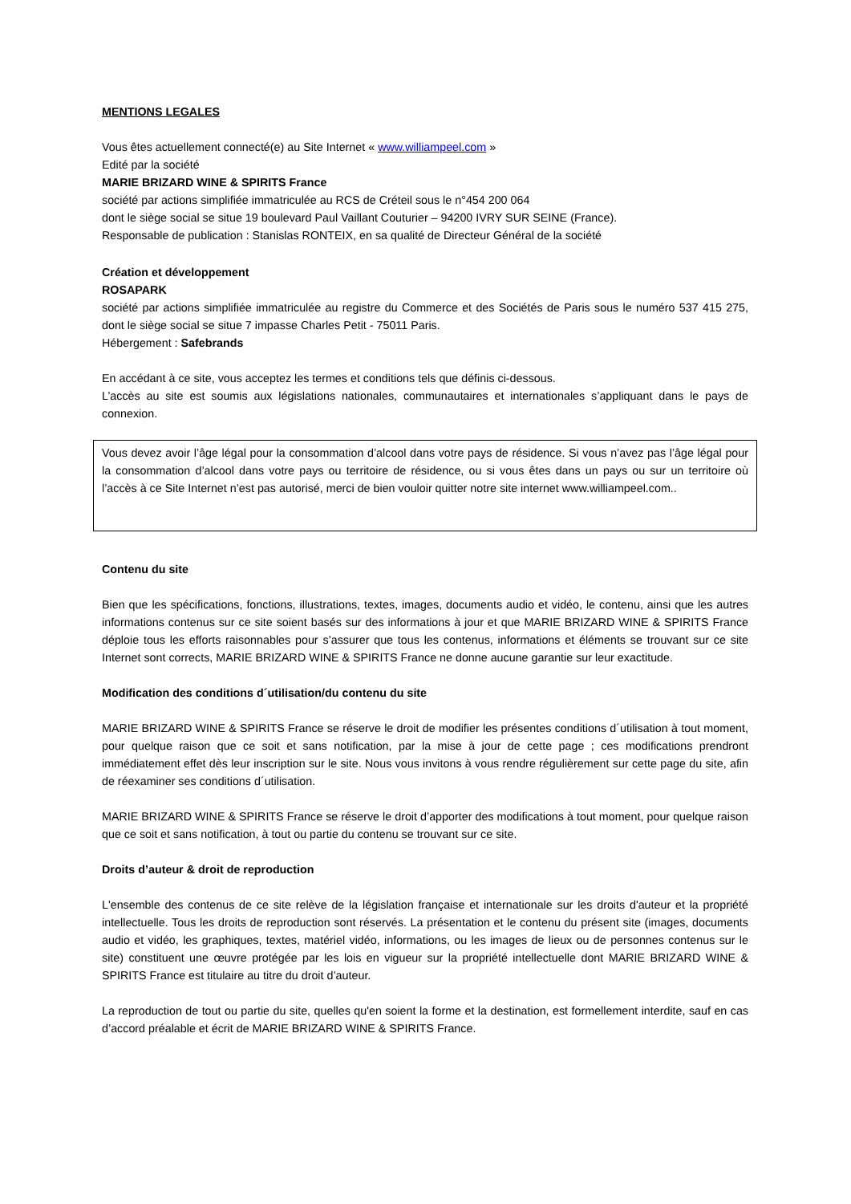MENTIONS LEGALES
Vous êtes actuellement connecté(e) au Site Internet « www.williampeel.com »
Edité par la société
MARIE BRIZARD WINE & SPIRITS France
société par actions simplifiée immatriculée au RCS de Créteil sous le n°454 200 064
dont le siège social se situe 19 boulevard Paul Vaillant Couturier – 94200 IVRY SUR SEINE (France).
Responsable de publication : Stanislas RONTEIX, en sa qualité de Directeur Général de la société
Création et développement
ROSAPARK
société par actions simplifiée immatriculée au registre du Commerce et des Sociétés de Paris sous le numéro 537 415 275, dont le siège social se situe 7 impasse Charles Petit - 75011 Paris.
Hébergement : Safebrands
En accédant à ce site, vous acceptez les termes et conditions tels que définis ci-dessous.
L’accès au site est soumis aux législations nationales, communautaires et internationales s’appliquant dans le pays de connexion.
Vous devez avoir l’âge légal pour la consommation d’alcool dans votre pays de résidence. Si vous n’avez pas l’âge légal pour la consommation d’alcool dans votre pays ou territoire de résidence, ou si vous êtes dans un pays ou sur un territoire où l’accès à ce Site Internet n’est pas autorisé, merci de bien vouloir quitter notre site internet www.williampeel.com..
Contenu du site
Bien que les spécifications, fonctions, illustrations, textes, images, documents audio et vidéo, le contenu, ainsi que les autres informations contenus sur ce site soient basés sur des informations à jour et que MARIE BRIZARD WINE & SPIRITS France déploie tous les efforts raisonnables pour s’assurer que tous les contenus, informations et éléments se trouvant sur ce site Internet sont corrects, MARIE BRIZARD WINE & SPIRITS France ne donne aucune garantie sur leur exactitude.
Modification des conditions d´utilisation/du contenu du site
MARIE BRIZARD WINE & SPIRITS France se réserve le droit de modifier les présentes conditions d´utilisation à tout moment, pour quelque raison que ce soit et sans notification, par la mise à jour de cette page ; ces modifications prendront immédiatement effet dès leur inscription sur le site. Nous vous invitons à vous rendre régulièrement sur cette page du site, afin de réexaminer ses conditions d´utilisation.
MARIE BRIZARD WINE & SPIRITS France se réserve le droit d’apporter des modifications à tout moment, pour quelque raison que ce soit et sans notification, à tout ou partie du contenu se trouvant sur ce site.
Droits d’auteur & droit de reproduction
L'ensemble des contenus de ce site relève de la législation française et internationale sur les droits d'auteur et la propriété intellectuelle. Tous les droits de reproduction sont réservés. La présentation et le contenu du présent site (images, documents audio et vidéo, les graphiques, textes, matériel vidéo, informations, ou les images de lieux ou de personnes contenus sur le site) constituent une œuvre protégée par les lois en vigueur sur la propriété intellectuelle dont MARIE BRIZARD WINE & SPIRITS France est titulaire au titre du droit d’auteur.
La reproduction de tout ou partie du site, quelles qu'en soient la forme et la destination, est formellement interdite, sauf en cas d’accord préalable et écrit de MARIE BRIZARD WINE & SPIRITS France.